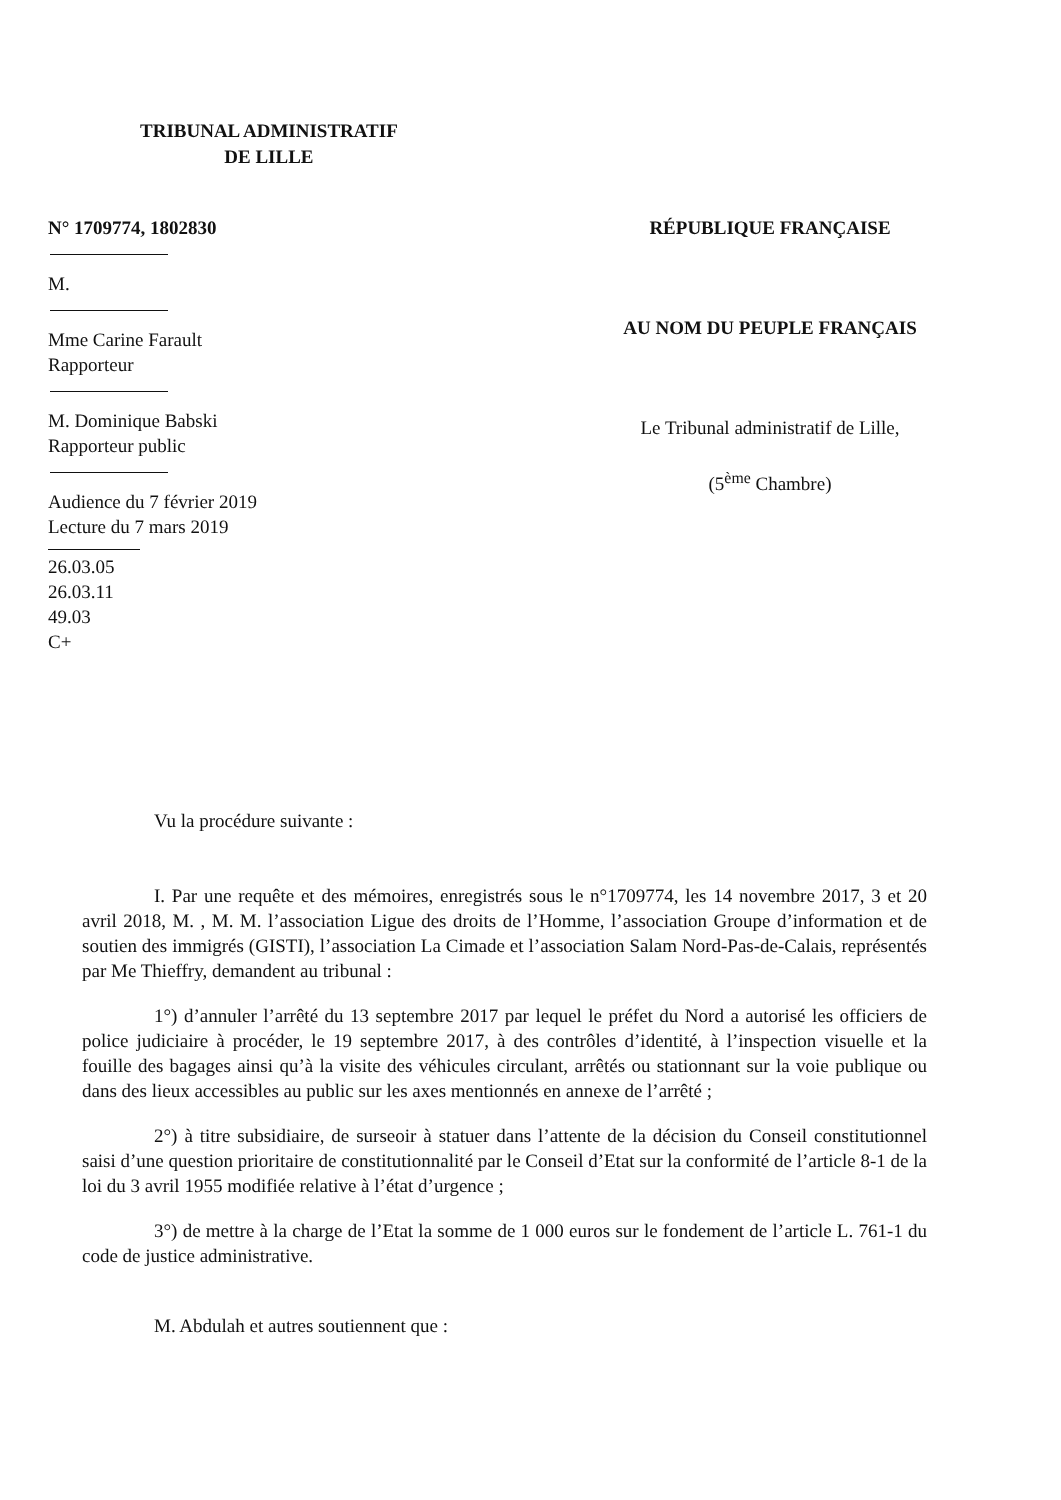TRIBUNAL ADMINISTRATIF
DE LILLE
N° 1709774, 1802830
M.
Mme Carine Farault
Rapporteur
M. Dominique Babski
Rapporteur public
Audience du 7 février 2019
Lecture du 7 mars 2019
26.03.05
26.03.11
49.03
C+
RÉPUBLIQUE FRANÇAISE
AU NOM DU PEUPLE FRANÇAIS
Le Tribunal administratif de Lille,
(5<sup>ème</sup> Chambre)
Vu la procédure suivante :
I. Par une requête et des mémoires, enregistrés sous le n°1709774, les 14 novembre 2017, 3 et 20 avril 2018, M. , M. M. l’association Ligue des droits de l’Homme, l’association Groupe d’information et de soutien des immigrés (GISTI), l’association La Cimade et l’association Salam Nord-Pas-de-Calais, représentés par Me Thieffry, demandent au tribunal :
1°) d’annuler l’arrêté du 13 septembre 2017 par lequel le préfet du Nord a autorisé les officiers de police judiciaire à procéder, le 19 septembre 2017, à des contrôles d’identité, à l’inspection visuelle et la fouille des bagages ainsi qu’à la visite des véhicules circulant, arrêtés ou stationnant sur la voie publique ou dans des lieux accessibles au public sur les axes mentionnés en annexe de l’arrêté ;
2°) à titre subsidiaire, de surseoir à statuer dans l’attente de la décision du Conseil constitutionnel saisi d’une question prioritaire de constitutionnalité par le Conseil d’Etat sur la conformité de l’article 8-1 de la loi du 3 avril 1955 modifiée relative à l’état d’urgence ;
3°) de mettre à la charge de l’Etat la somme de 1 000 euros sur le fondement de l’article L. 761-1 du code de justice administrative.
M. Abdulah et autres soutiennent que :